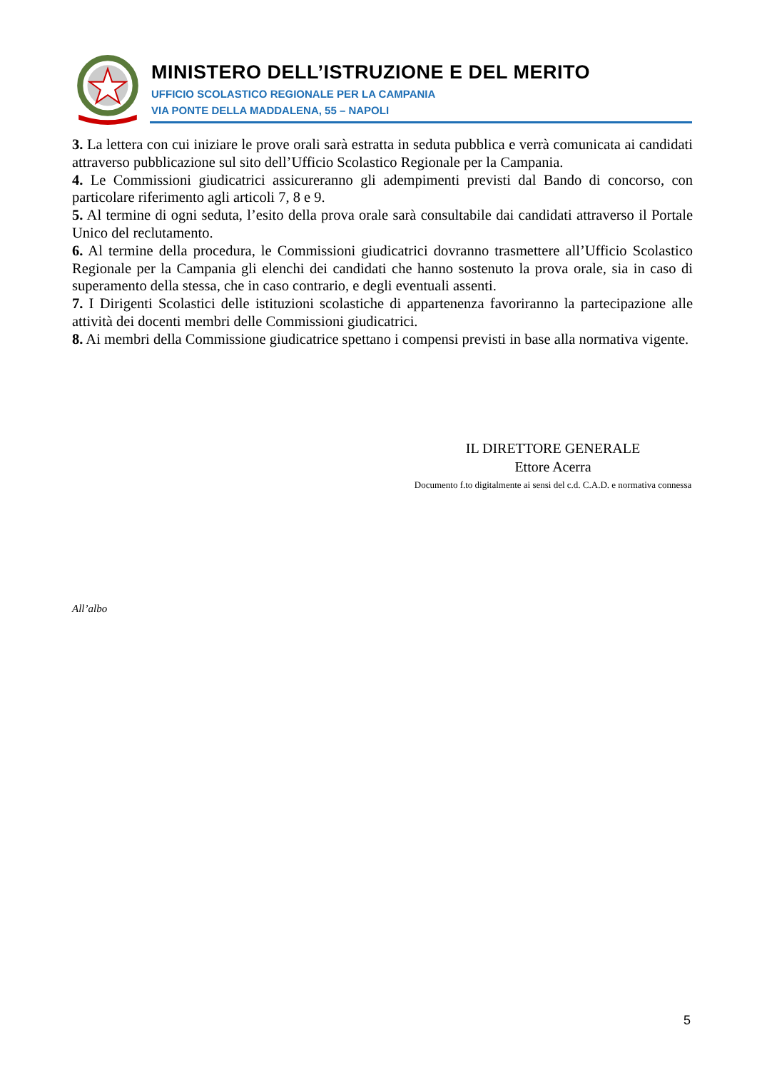MINISTERO DELL’ISTRUZIONE E DEL MERITO
UFFICIO SCOLASTICO REGIONALE PER LA CAMPANIA
VIA PONTE DELLA MADDALENA, 55 – NAPOLI
3. La lettera con cui iniziare le prove orali sarà estratta in seduta pubblica e verrà comunicata ai candidati attraverso pubblicazione sul sito dell’Ufficio Scolastico Regionale per la Campania.
4. Le Commissioni giudicatrici assicureranno gli adempimenti previsti dal Bando di concorso, con particolare riferimento agli articoli 7, 8 e 9.
5. Al termine di ogni seduta, l’esito della prova orale sarà consultabile dai candidati attraverso il Portale Unico del reclutamento.
6. Al termine della procedura, le Commissioni giudicatrici dovranno trasmettere all’Ufficio Scolastico Regionale per la Campania gli elenchi dei candidati che hanno sostenuto la prova orale, sia in caso di superamento della stessa, che in caso contrario, e degli eventuali assenti.
7. I Dirigenti Scolastici delle istituzioni scolastiche di appartenenza favoriranno la partecipazione alle attività dei docenti membri delle Commissioni giudicatrici.
8. Ai membri della Commissione giudicatrice spettano i compensi previsti in base alla normativa vigente.
IL DIRETTORE GENERALE
Ettore Acerra
Documento f.to digitalmente ai sensi del c.d. C.A.D. e normativa connessa
All’albo
5